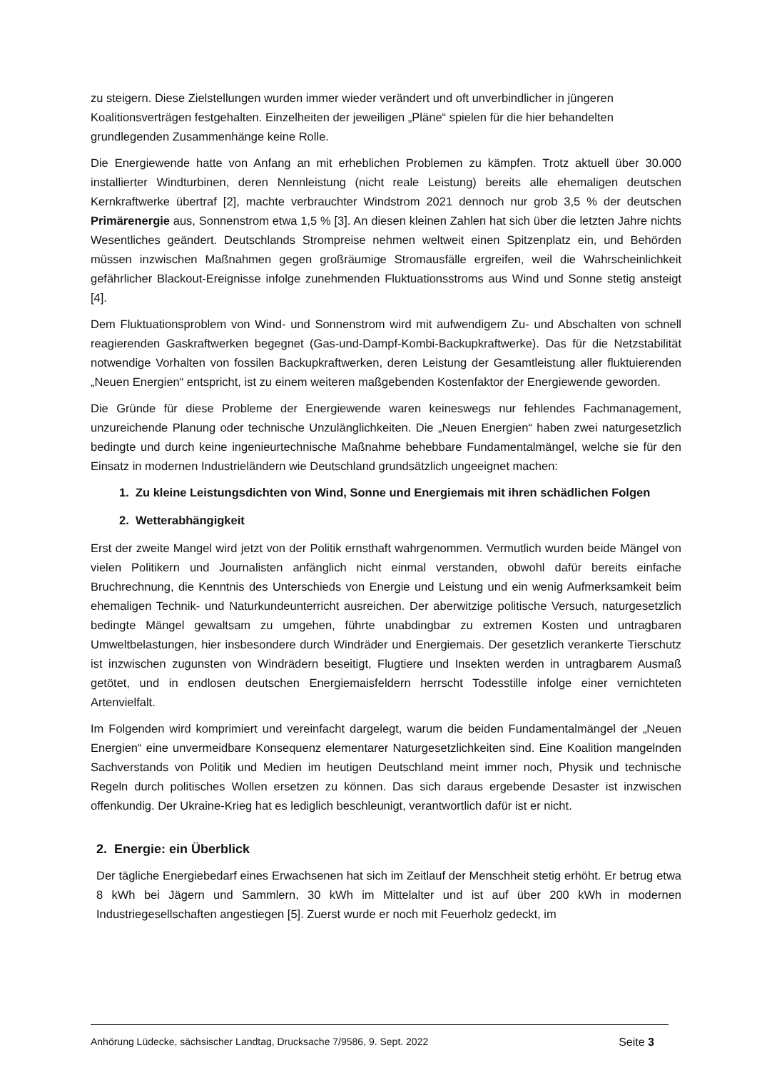zu steigern. Diese Zielstellungen wurden immer wieder verändert und oft unverbindlicher in jüngeren Koalitionsverträgen festgehalten. Einzelheiten der jeweiligen „Pläne“ spielen für die hier behandelten grundlegenden Zusammenhänge keine Rolle.
Die Energiewende hatte von Anfang an mit erheblichen Problemen zu kämpfen. Trotz aktuell über 30.000 installierter Windturbinen, deren Nennleistung (nicht reale Leistung) bereits alle ehemaligen deutschen Kernkraftwerke übertraf [2], machte verbrauchter Windstrom 2021 dennoch nur grob 3,5 % der deutschen Primärenergie aus, Sonnenstrom etwa 1,5 % [3]. An diesen kleinen Zahlen hat sich über die letzten Jahre nichts Wesentliches geändert. Deutschlands Strompreise nehmen weltweit einen Spitzenplatz ein, und Behörden müssen inzwischen Maßnahmen gegen großräumige Stromausfälle ergreifen, weil die Wahrscheinlichkeit gefährlicher Blackout-Ereignisse infolge zunehmenden Fluktuationsstroms aus Wind und Sonne stetig ansteigt [4].
Dem Fluktuationsproblem von Wind- und Sonnenstrom wird mit aufwendigem Zu- und Abschalten von schnell reagierenden Gaskraftwerken begegnet (Gas-und-Dampf-Kombi-Backupkraftwerke). Das für die Netzstabilität notwendige Vorhalten von fossilen Backupkraftwerken, deren Leistung der Gesamtleistung aller fluktuierenden „Neuen Energien“ entspricht, ist zu einem weiteren maßgebenden Kostenfaktor der Energiewende geworden.
Die Gründe für diese Probleme der Energiewende waren keineswegs nur fehlendes Fachmanagement, unzureichende Planung oder technische Unzulänglichkeiten. Die „Neuen Energien“ haben zwei naturgesetzlich bedingte und durch keine ingenieurtechnische Maßnahme behebbare Fundamentalmängel, welche sie für den Einsatz in modernen Industrieländern wie Deutschland grundsätzlich ungeeignet machen:
1. Zu kleine Leistungsdichten von Wind, Sonne und Energiemais mit ihren schädlichen Folgen
2. Wetterabhängigkeit
Erst der zweite Mangel wird jetzt von der Politik ernsthaft wahrgenommen. Vermutlich wurden beide Mängel von vielen Politikern und Journalisten anfänglich nicht einmal verstanden, obwohl dafür bereits einfache Bruchrechnung, die Kenntnis des Unterschieds von Energie und Leistung und ein wenig Aufmerksamkeit beim ehemaligen Technik- und Naturkundeunterricht ausreichen. Der aberwitzige politische Versuch, naturgesetzlich bedingte Mängel gewaltsam zu umgehen, führte unabdingbar zu extremen Kosten und untragbaren Umweltbelastungen, hier insbesondere durch Windräder und Energiemais. Der gesetzlich verankerte Tierschutz ist inzwischen zugunsten von Windrädern beseitigt, Flugtiere und Insekten werden in untragbarem Ausmaß getötet, und in endlosen deutschen Energiemaisfeldern herrscht Todesstille infolge einer vernichteten Artenvielfalt.
Im Folgenden wird komprimiert und vereinfacht dargelegt, warum die beiden Fundamentalmängel der „Neuen Energien“ eine unvermeidbare Konsequenz elementarer Naturgesetzlichkeiten sind. Eine Koalition mangelnden Sachverstands von Politik und Medien im heutigen Deutschland meint immer noch, Physik und technische Regeln durch politisches Wollen ersetzen zu können. Das sich daraus ergebende Desaster ist inzwischen offenkundig. Der Ukraine-Krieg hat es lediglich beschleunigt, verantwortlich dafür ist er nicht.
2. Energie: ein Überblick
Der tägliche Energiebedarf eines Erwachsenen hat sich im Zeitlauf der Menschheit stetig erhöht. Er betrug etwa 8 kWh bei Jägern und Sammlern, 30 kWh im Mittelalter und ist auf über 200 kWh in modernen Industriegesellschaften angestiegen [5]. Zuerst wurde er noch mit Feuerholz gedeckt, im
Anhörung Lüdecke, sächsischer Landtag, Drucksache 7/9586, 9. Sept. 2022 Seite 3